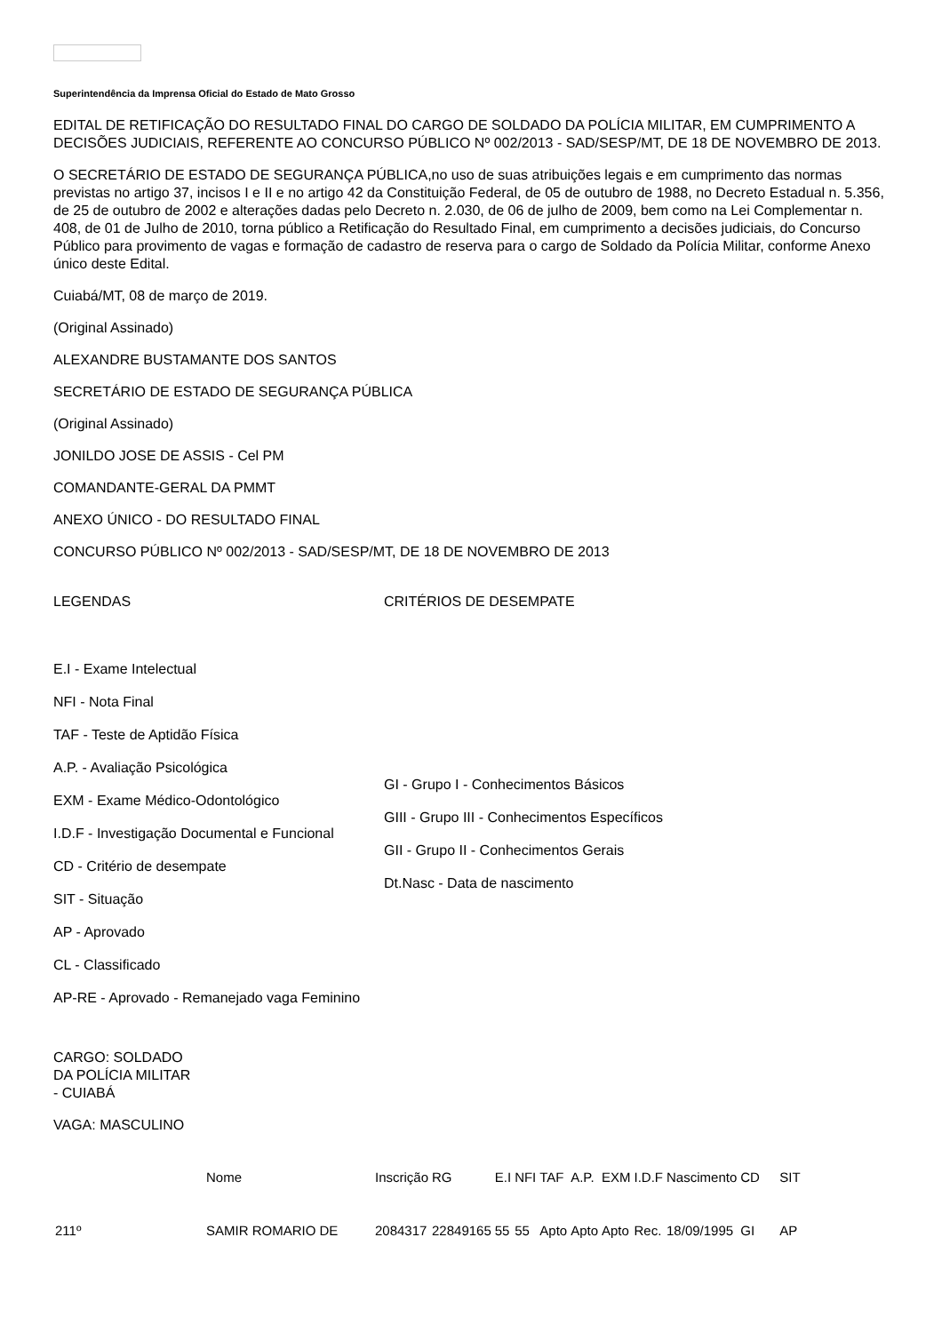Superintendência da Imprensa Oficial do Estado de Mato Grosso
EDITAL DE RETIFICAÇÃO DO RESULTADO FINAL DO CARGO DE SOLDADO DA POLÍCIA MILITAR, EM CUMPRIMENTO A DECISÕES JUDICIAIS, REFERENTE AO CONCURSO PÚBLICO Nº 002/2013 - SAD/SESP/MT, DE 18 DE NOVEMBRO DE 2013.
O SECRETÁRIO DE ESTADO DE SEGURANÇA PÚBLICA,no uso de suas atribuições legais e em cumprimento das normas previstas no artigo 37, incisos I e II e no artigo 42 da Constituição Federal, de 05 de outubro de 1988, no Decreto Estadual n. 5.356, de 25 de outubro de 2002 e alterações dadas pelo Decreto n. 2.030, de 06 de julho de 2009, bem como na Lei Complementar n. 408, de 01 de Julho de 2010, torna público a Retificação do Resultado Final, em cumprimento a decisões judiciais, do Concurso Público para provimento de vagas e formação de cadastro de reserva para o cargo de Soldado da Polícia Militar, conforme Anexo único deste Edital.
Cuiabá/MT, 08 de março de 2019.
(Original Assinado)
ALEXANDRE BUSTAMANTE DOS SANTOS
SECRETÁRIO DE ESTADO DE SEGURANÇA PÚBLICA
(Original Assinado)
JONILDO JOSE DE ASSIS - Cel PM
COMANDANTE-GERAL DA PMMT
ANEXO ÚNICO - DO RESULTADO FINAL
CONCURSO PÚBLICO Nº 002/2013 - SAD/SESP/MT, DE 18 DE NOVEMBRO DE 2013
LEGENDAS
E.I - Exame Intelectual
NFI - Nota Final
TAF - Teste de Aptidão Física
A.P. - Avaliação Psicológica
EXM - Exame Médico-Odontológico
I.D.F - Investigação Documental e Funcional
CD - Critério de desempate
SIT - Situação
AP - Aprovado
CL - Classificado
AP-RE - Aprovado - Remanejado vaga Feminino
CRITÉRIOS DE DESEMPATE
GI - Grupo I - Conhecimentos Básicos
GIII - Grupo III - Conhecimentos Específicos
GII - Grupo II - Conhecimentos Gerais
Dt.Nasc - Data de nascimento
CARGO: SOLDADO DA POLÍCIA MILITAR - CUIABÁ
VAGA: MASCULINO
| | Nome | Inscrição | RG | E.I | NFI | TAF | A.P. | EXM | I.D.F | Nascimento | CD | SIT |
| 211º | SAMIR ROMARIO DE | 2084317 | 22849165 | 55 | 55 | Apto | Apto | Apto | Rec. | 18/09/1995 | GI | AP |